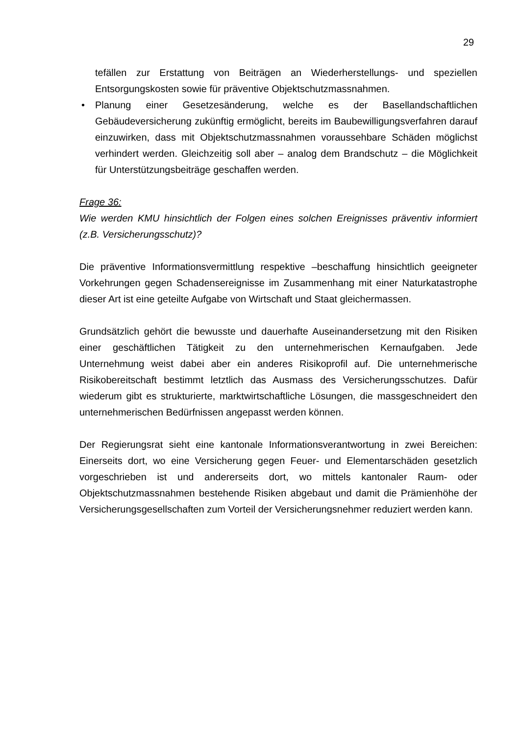29
tefällen zur Erstattung von Beiträgen an Wiederherstellungs- und speziellen Entsorgungskosten sowie für präventive Objektschutzmassnahmen.
• Planung einer Gesetzesänderung, welche es der Basellandschaftlichen Gebäudeversicherung zukünftig ermöglicht, bereits im Baubewilligungsverfahren darauf einzuwirken, dass mit Objektschutzmassnahmen voraussehbare Schäden möglichst verhindert werden. Gleichzeitig soll aber – analog dem Brandschutz – die Möglichkeit für Unterstützungsbeiträge geschaffen werden.
Frage 36:
Wie werden KMU hinsichtlich der Folgen eines solchen Ereignisses präventiv informiert (z.B. Versicherungsschutz)?
Die präventive Informationsvermittlung respektive –beschaffung hinsichtlich geeigneter Vorkehrungen gegen Schadensereignisse im Zusammenhang mit einer Naturkatastrophe dieser Art ist eine geteilte Aufgabe von Wirtschaft und Staat gleichermassen.
Grundsätzlich gehört die bewusste und dauerhafte Auseinandersetzung mit den Risiken einer geschäftlichen Tätigkeit zu den unternehmerischen Kernaufgaben. Jede Unternehmung weist dabei aber ein anderes Risikoprofil auf. Die unternehmerische Risikobereitschaft bestimmt letztlich das Ausmass des Versicherungsschutzes. Dafür wiederum gibt es strukturierte, marktwirtschaftliche Lösungen, die massgeschneidert den unternehmerischen Bedürfnissen angepasst werden können.
Der Regierungsrat sieht eine kantonale Informationsverantwortung in zwei Bereichen: Einerseits dort, wo eine Versicherung gegen Feuer- und Elementarschäden gesetzlich vorgeschrieben ist und andererseits dort, wo mittels kantonaler Raum- oder Objektschutzmassnahmen bestehende Risiken abgebaut und damit die Prämienhöhe der Versicherungsgesellschaften zum Vorteil der Versicherungsnehmer reduziert werden kann.